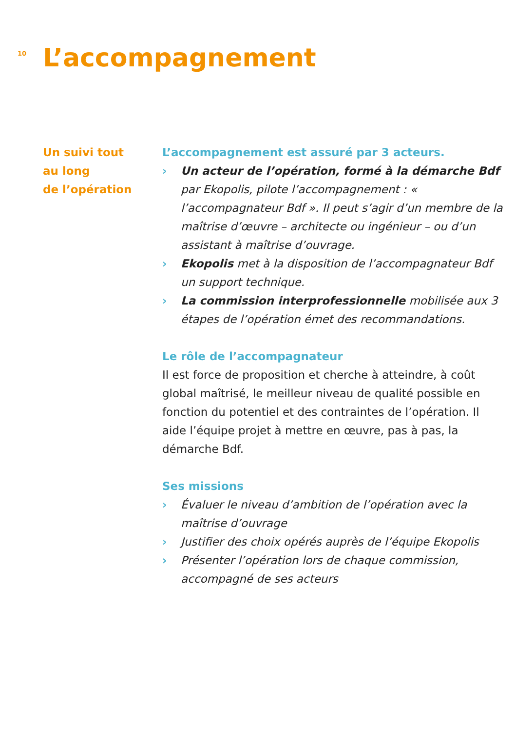10
L’accompagnement
Un suivi tout
au long
de l’opération
L’accompagnement est assuré par 3 acteurs.
› Un acteur de l’opération, formé à la démarche Bdf par Ekopolis, pilote l’accompagnement : « l’accompagnateur Bdf ». Il peut s’agir d’un membre de la maîtrise d’œuvre – architecte ou ingénieur – ou d’un assistant à maîtrise d’ouvrage.
› Ekopolis met à la disposition de l’accompagnateur Bdf un support technique.
› La commission interprofessionnelle mobilisée aux 3 étapes de l’opération émet des recommandations.
Le rôle de l’accompagnateur
Il est force de proposition et cherche à atteindre, à coût global maîtrisé, le meilleur niveau de qualité possible en fonction du potentiel et des contraintes de l’opération. Il aide l’équipe projet à mettre en œuvre, pas à pas, la démarche Bdf.
Ses missions
› Évaluer le niveau d’ambition de l’opération avec la maîtrise d’ouvrage
› Justifier des choix opérés auprès de l’équipe Ekopolis
› Présenter l’opération lors de chaque commission, accompagné de ses acteurs